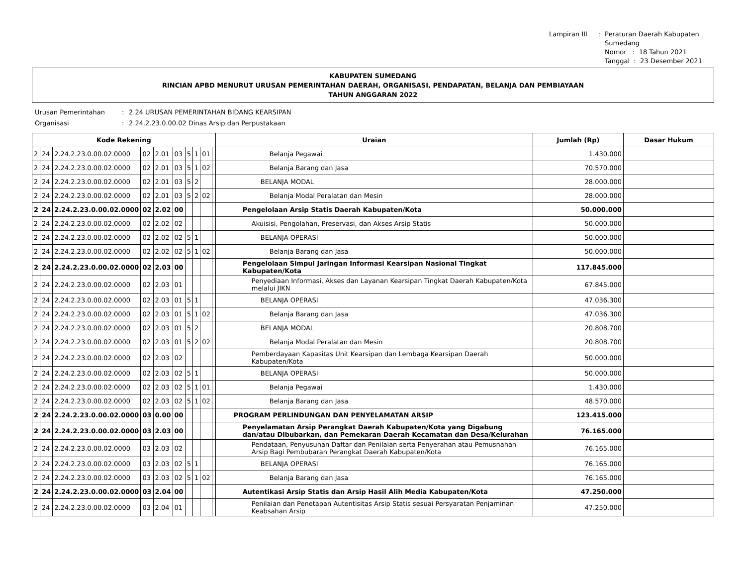Lampiran III: Peraturan Daerah Kabupaten Sumedang Nomor : 18 Tahun 2021 Tanggal : 23 Desember 2021
KABUPATEN SUMEDANG
RINCIAN APBD MENURUT URUSAN PEMERINTAHAN DAERAH, ORGANISASI, PENDAPATAN, BELANJA DAN PEMBIAYAAN
TAHUN ANGGARAN 2022
Urusan Pemerintahan: 2.24 URUSAN PEMERINTAHAN BIDANG KEARSIPAN Organisasi: 2.24.2.23.0.00.02 Dinas Arsip dan Perpustakaan
| Kode Rekening | | | | | | | | | | Uraian | Jumlah (Rp) | Dasar Hukum |
| --- | --- | --- | --- | --- | --- | --- | --- | --- | --- | --- | --- | --- |
| 2 | 24 | 2.24.2.23.0.00.02.0000 | 02 | 2.01 | 03 | 5 | 1 | 01 | | Belanja Pegawai | 1.430.000 | |
| 2 | 24 | 2.24.2.23.0.00.02.0000 | 02 | 2.01 | 03 | 5 | 1 | 02 | | Belanja Barang dan Jasa | 70.570.000 | |
| 2 | 24 | 2.24.2.23.0.00.02.0000 | 02 | 2.01 | 03 | 5 | 2 | | | BELANJA MODAL | 28.000.000 | |
| 2 | 24 | 2.24.2.23.0.00.02.0000 | 02 | 2.01 | 03 | 5 | 2 | 02 | | Belanja Modal Peralatan dan Mesin | 28.000.000 | |
| 2 | 24 | 2.24.2.23.0.00.02.0000 | 02 | 2.02 | 00 | | | | | Pengelolaan Arsip Statis Daerah Kabupaten/Kota | 50.000.000 | |
| 2 | 24 | 2.24.2.23.0.00.02.0000 | 02 | 2.02 | 02 | | | | | Akuisisi, Pengolahan, Preservasi, dan Akses Arsip Statis | 50.000.000 | |
| 2 | 24 | 2.24.2.23.0.00.02.0000 | 02 | 2.02 | 02 | 5 | 1 | | | BELANJA OPERASI | 50.000.000 | |
| 2 | 24 | 2.24.2.23.0.00.02.0000 | 02 | 2.02 | 02 | 5 | 1 | 02 | | Belanja Barang dan Jasa | 50.000.000 | |
| 2 | 24 | 2.24.2.23.0.00.02.0000 | 02 | 2.03 | 00 | | | | | Pengelolaan Simpul Jaringan Informasi Kearsipan Nasional Tingkat Kabupaten/Kota | 117.845.000 | |
| 2 | 24 | 2.24.2.23.0.00.02.0000 | 02 | 2.03 | 01 | | | | | Penyediaan Informasi, Akses dan Layanan Kearsipan Tingkat Daerah Kabupaten/Kota melalui JIKN | 67.845.000 | |
| 2 | 24 | 2.24.2.23.0.00.02.0000 | 02 | 2.03 | 01 | 5 | 1 | | | BELANJA OPERASI | 47.036.300 | |
| 2 | 24 | 2.24.2.23.0.00.02.0000 | 02 | 2.03 | 01 | 5 | 1 | 02 | | Belanja Barang dan Jasa | 47.036.300 | |
| 2 | 24 | 2.24.2.23.0.00.02.0000 | 02 | 2.03 | 01 | 5 | 2 | | | BELANJA MODAL | 20.808.700 | |
| 2 | 24 | 2.24.2.23.0.00.02.0000 | 02 | 2.03 | 01 | 5 | 2 | 02 | | Belanja Modal Peralatan dan Mesin | 20.808.700 | |
| 2 | 24 | 2.24.2.23.0.00.02.0000 | 02 | 2.03 | 02 | | | | | Pemberdayaan Kapasitas Unit Kearsipan dan Lembaga Kearsipan Daerah Kabupaten/Kota | 50.000.000 | |
| 2 | 24 | 2.24.2.23.0.00.02.0000 | 02 | 2.03 | 02 | 5 | 1 | | | BELANJA OPERASI | 50.000.000 | |
| 2 | 24 | 2.24.2.23.0.00.02.0000 | 02 | 2.03 | 02 | 5 | 1 | 01 | | Belanja Pegawai | 1.430.000 | |
| 2 | 24 | 2.24.2.23.0.00.02.0000 | 02 | 2.03 | 02 | 5 | 1 | 02 | | Belanja Barang dan Jasa | 48.570.000 | |
| 2 | 24 | 2.24.2.23.0.00.02.0000 | 03 | 0.00 | 00 | | | | | PROGRAM PERLINDUNGAN DAN PENYELAMATAN ARSIP | 123.415.000 | |
| 2 | 24 | 2.24.2.23.0.00.02.0000 | 03 | 2.03 | 00 | | | | | Penyelamatan Arsip Perangkat Daerah Kabupaten/Kota yang Digabung dan/atau Dibubarkan, dan Pemekaran Daerah Kecamatan dan Desa/Kelurahan | 76.165.000 | |
| 2 | 24 | 2.24.2.23.0.00.02.0000 | 03 | 2.03 | 02 | | | | | Pendataan, Penyusunan Daftar dan Penilaian serta Penyerahan atau Pemusnahan Arsip Bagi Pembubaran Perangkat Daerah Kabupaten/Kota | 76.165.000 | |
| 2 | 24 | 2.24.2.23.0.00.02.0000 | 03 | 2.03 | 02 | 5 | 1 | | | BELANJA OPERASI | 76.165.000 | |
| 2 | 24 | 2.24.2.23.0.00.02.0000 | 03 | 2.03 | 02 | 5 | 1 | 02 | | Belanja Barang dan Jasa | 76.165.000 | |
| 2 | 24 | 2.24.2.23.0.00.02.0000 | 03 | 2.04 | 00 | | | | | Autentikasi Arsip Statis dan Arsip Hasil Alih Media Kabupaten/Kota | 47.250.000 | |
| 2 | 24 | 2.24.2.23.0.00.02.0000 | 03 | 2.04 | 01 | | | | | Penilaian dan Penetapan Autentisitas Arsip Statis sesuai Persyaratan Penjaminan Keabsahan Arsip | 47.250.000 | |